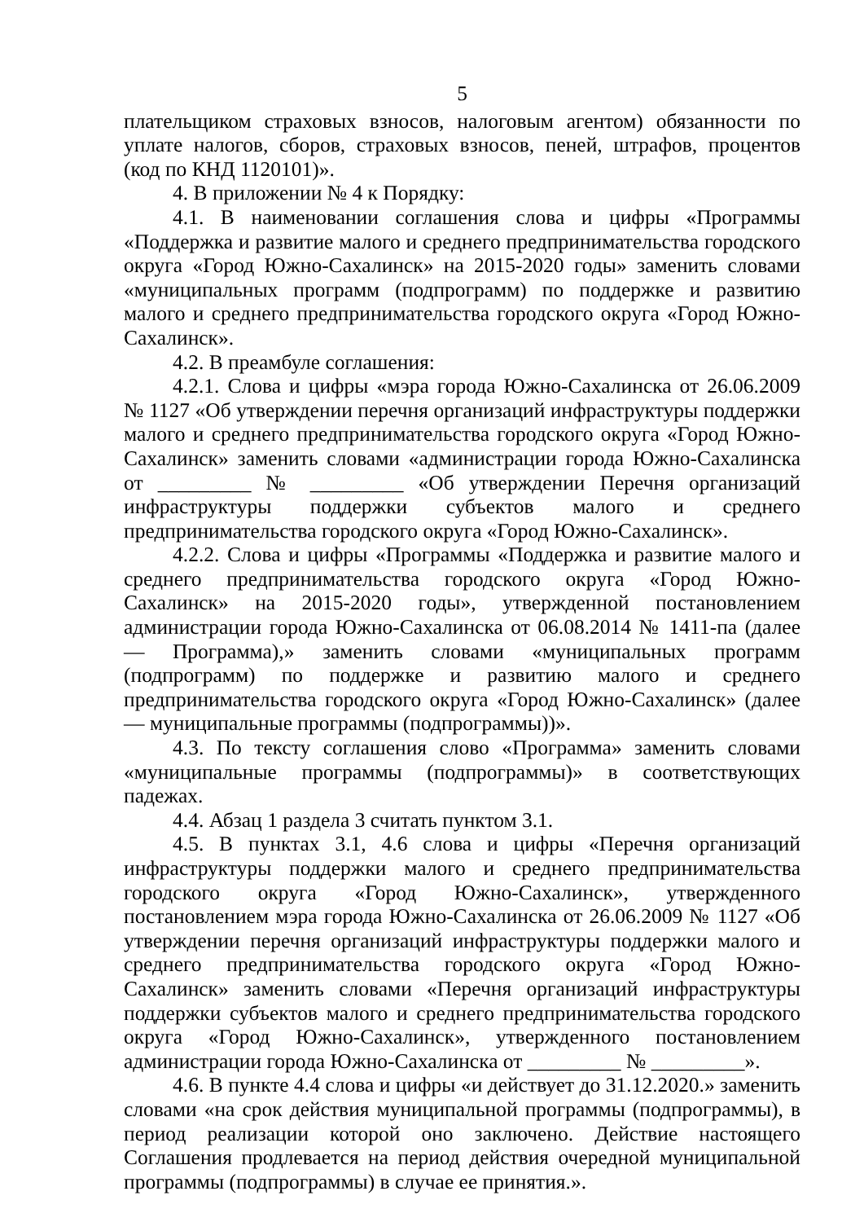5
плательщиком страховых взносов, налоговым агентом) обязанности по уплате налогов, сборов, страховых взносов, пеней, штрафов, процентов (код по КНД 1120101)».
4. В приложении № 4 к Порядку:
4.1. В наименовании соглашения слова и цифры «Программы «Поддержка и развитие малого и среднего предпринимательства городского округа «Город Южно-Сахалинск» на 2015-2020 годы» заменить словами «муниципальных программ (подпрограмм) по поддержке и развитию малого и среднего предпринимательства городского округа «Город Южно-Сахалинск».
4.2. В преамбуле соглашения:
4.2.1. Слова и цифры «мэра города Южно-Сахалинска от 26.06.2009 № 1127 «Об утверждении перечня организаций инфраструктуры поддержки малого и среднего предпринимательства городского округа «Город Южно-Сахалинск» заменить словами «администрации города Южно-Сахалинска от _________ № _________ «Об утверждении Перечня организаций инфраструктуры поддержки субъектов малого и среднего предпринимательства городского округа «Город Южно-Сахалинск».
4.2.2. Слова и цифры «Программы «Поддержка и развитие малого и среднего предпринимательства городского округа «Город Южно-Сахалинск» на 2015-2020 годы», утвержденной постановлением администрации города Южно-Сахалинска от 06.08.2014 № 1411-па (далее — Программа),» заменить словами «муниципальных программ (подпрограмм) по поддержке и развитию малого и среднего предпринимательства городского округа «Город Южно-Сахалинск» (далее — муниципальные программы (подпрограммы))».
4.3. По тексту соглашения слово «Программа» заменить словами «муниципальные программы (подпрограммы)» в соответствующих падежах.
4.4. Абзац 1 раздела 3 считать пунктом 3.1.
4.5. В пунктах 3.1, 4.6 слова и цифры «Перечня организаций инфраструктуры поддержки малого и среднего предпринимательства городского округа «Город Южно-Сахалинск», утвержденного постановлением мэра города Южно-Сахалинска от 26.06.2009 № 1127 «Об утверждении перечня организаций инфраструктуры поддержки малого и среднего предпринимательства городского округа «Город Южно-Сахалинск» заменить словами «Перечня организаций инфраструктуры поддержки субъектов малого и среднего предпринимательства городского округа «Город Южно-Сахалинск», утвержденного постановлением администрации города Южно-Сахалинска от _________ № _________».
4.6. В пункте 4.4 слова и цифры «и действует до 31.12.2020.» заменить словами «на срок действия муниципальной программы (подпрограммы), в период реализации которой оно заключено. Действие настоящего Соглашения продлевается на период действия очередной муниципальной программы (подпрограммы) в случае ее принятия.».